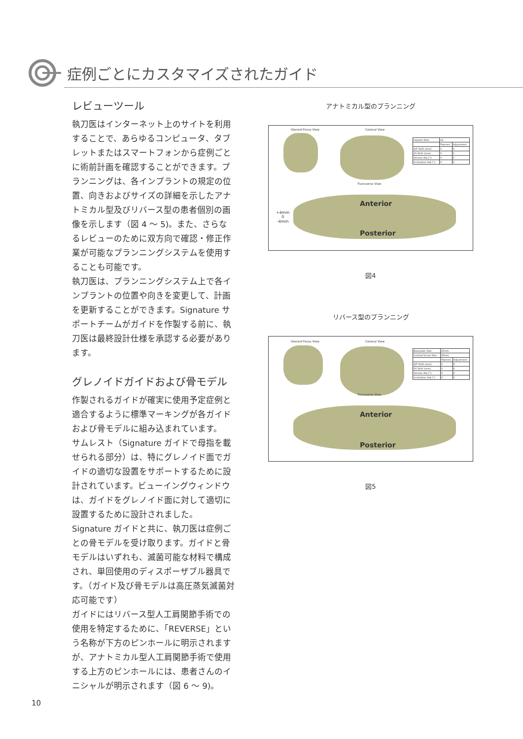症例ごとにカスタマイズされたガイド
レビューツール
執刀医はインターネット上のサイトを利用することで、あらゆるコンピュータ、タブレットまたはスマートフォンから症例ごとに術前計画を確認することができます。プランニングは、各インプラントの規定の位置、向きおよびサイズの詳細を示したアナトミカル型及びリバース型の患者個別の画像を示します（図 4 ～ 5)。また、さらなるレビューのために双方向で確認・修正作業が可能なプランニングシステムを使用することも可能です。
執刀医は、プランニングシステム上で各インプラントの位置や向きを変更して、計画を更新することができます。Signature サポートチームがガイドを作製する前に、執刀医は最終設計仕様を承認する必要があります。
グレノイドガイドおよび骨モデル
作製されるガイドが確実に使用予定症例と適合するように標準マーキングが各ガイドおよび骨モデルに組み込まれています。
サムレスト（Signature ガイドで母指を載せられる部分）は、特にグレノイド面でガイドの適切な設置をサポートするために設計されています。ビューイングウィンドウは、ガイドをグレノイド面に対して適切に設置するために設計されました。
Signature ガイドと共に、執刀医は症例ごとの骨モデルを受け取ります。ガイドと骨モデルはいずれも、滅菌可能な材料で構成され、単回使用のディスポーザブル器具です。（ガイド及び骨モデルは高圧蒸気滅菌対応可能です）
ガイドにはリバース型人工肩関節手術での使用を特定するために、「REVERSE」という名称が下方のピンホールに明示されますが、アナトミカル型人工肩関節手術で使用する上方のピンホールには、患者さんのイニシャルが明示されます（図 6 ～ 9)。
アナトミカル型のプランニング
Glenoid Fossa View Coronal View
Transverse View
Anterior
Posterior
+4mm
0
-4mm
| Implant Size: | LG | |
| | Planned | Adjustment |
| A/P Shift (mm): | 0 | 0 |
| I/S Shift (mm): | 0 | 0 |
| Version Adj (°): | 0 | 0 |
| Inclination Adj (°): | 0 | 0 |
図4
リバース型のプランニング
Glenoid Fossa View Coronal View
Transverse View
Anterior
Posterior
| Baseplate Size: | 25mm | |
| Central Screw Size: | 20mm | |
| | Planned | Adjustment |
| A/P Shift (mm): | 0 | 0 |
| I/S Shift (mm): | 0 | 0 |
| Version Adj (°): | 0 | 0 |
| Inclination Adj (°): | 0 | 0 |
図5
10